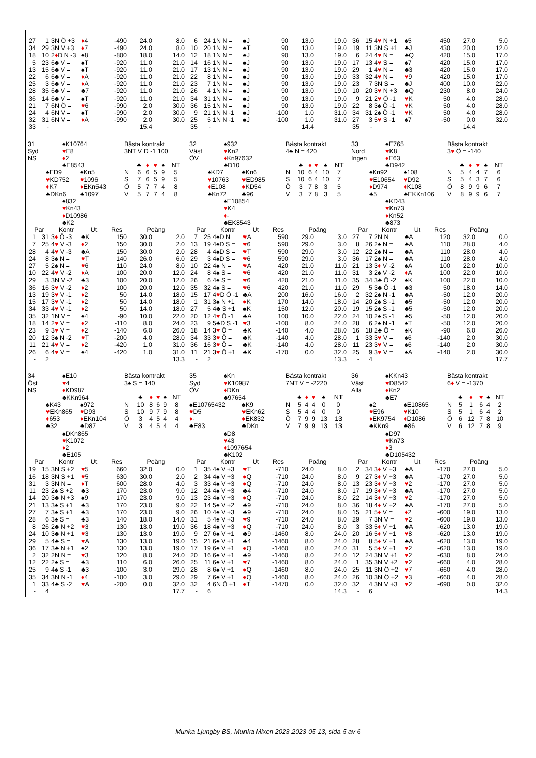| 27 | 1 | 3N Ö +3 | ♦ 4 | -490 | 24.0 | 8.0 |
| 34 | 29 | 3N V +3 | ♦ 7 | -490 | 24.0 | 8.0 |
| 18 | 10 | 2 ♦ D N -3 | ♠8 | -800 | 18.0 | 14.0 |
| 5 | 23 | 6♣ V = | ♠T | -920 | 11.0 | 21.0 |
| 13 | 15 | 6♣ V = | ♠T | -920 | 11.0 | 21.0 |
| 22 | 6 | 6♣ V = | ♦ A | -920 | 11.0 | 21.0 |
| 25 | 3 | 6♣ V = | ♦ A | -920 | 11.0 | 21.0 |
| 28 | 35 | 6♣ V = | ♣7 | -920 | 11.0 | 21.0 |
| 36 | 14 | 6♣ V = | ♠T | -920 | 11.0 | 21.0 |
| 21 | 7 | 6N Ö = | ♥ 6 | -990 | 2.0 | 30.0 |
| 24 | 4 | 6N V = | ♠T | -990 | 2.0 | 30.0 |
| 32 | 31 | 6N V = | ♦ A | -990 | 2.0 | 30.0 |
| 33 | - | | | | 15.4 | |
| 6 | 24 | 1N N = | ♠J | 90 | 13.0 | 19.0 |
| 10 | 20 | 1N N = | ♠T | 90 | 13.0 | 19.0 |
| 12 | 18 | 1N N = | ♠J | 90 | 13.0 | 19.0 |
| 14 | 16 | 1N N = | ♠J | 90 | 13.0 | 19.0 |
| 17 | 13 | 1N N = | ♠J | 90 | 13.0 | 19.0 |
| 22 | 8 | 1N N = | ♠J | 90 | 13.0 | 19.0 |
| 23 | 7 | 1N N = | ♠J | 90 | 13.0 | 19.0 |
| 26 | 4 | 1N N = | ♠J | 90 | 13.0 | 19.0 |
| 34 | 31 | 1N N = | ♠J | 90 | 13.0 | 19.0 |
| 36 | 15 | 1N N = | ♠J | 90 | 13.0 | 19.0 |
| 9 | 21 | 1N N -1 | ♠J | -100 | 1.0 | 31.0 |
| 25 | 5 | 1N N -1 | ♠J | -100 | 1.0 | 31.0 |
| 35 | - | | | | 14.4 | |
| 36 | 15 | 4 ♥ N +1 | ♠5 | 450 | 27.0 | 5.0 |
| 19 | 11 | 3N S +1 | ♣J | 430 | 20.0 | 12.0 |
| 6 | 24 | 4 ♥ N = | ♣Q | 420 | 15.0 | 17.0 |
| 17 | 13 | 4 ♥ S = | ♠7 | 420 | 15.0 | 17.0 |
| 29 | 1 | 4 ♥ N = | ♣3 | 420 | 15.0 | 17.0 |
| 33 | 32 | 4 ♥ N = | ♥ 9 | 420 | 15.0 | 17.0 |
| 23 | 7 | 3N S = | ♣J | 400 | 10.0 | 22.0 |
| 10 | 20 | 3 ♥ N +3 | ♣Q | 230 | 8.0 | 24.0 |
| 9 | 21 | 2 ♥ Ö -1 | ♥ K | 50 | 4.0 | 28.0 |
| 22 | 8 | 3♠ Ö -1 | ♥ K | 50 | 4.0 | 28.0 |
| 34 | 31 | 2♠ Ö -1 | ♥ K | 50 | 4.0 | 28.0 |
| 27 | 3 | 5 ♥ S -1 | ♠7 | -50 | 0.0 | 32.0 |
| 35 | - | | | | 14.4 | |
31
Syd
NS
♠K10764
♥E8
♦2
♣E8543
♠ED9
♥KD752
♦K7
♣DKn6
♠Kn5
♥1096
♦EKn543
♣1097
♠832
♥Kn43
♦D10986
♣K2
Bästa kontrakt
3NT V D -1 100
| | ♣ | ♦ | ♥ | ♠ | NT |
| --- | --- | --- | --- | --- | --- |
| N | 6 | 6 | 5 | 9 | 5 |
| S | 7 | 6 | 5 | 9 | 5 |
| Ö | 5 | 7 | 7 | 4 | 8 |
| V | 5 | 7 | 7 | 4 | 8 |
| Par | | Kontr | Ut | Res | Poäng | |
| --- | --- | --- | --- | --- | --- | --- |
| 1 | 31 | 3 ♦ Ö -3 | ♣K | 150 | 30.0 | 2.0 |
| 7 | 25 | 4 ♥ V -3 | ♦ 2 | 150 | 30.0 | 2.0 |
| 28 | 4 | 4 ♥ V -3 | ♣A | 150 | 30.0 | 2.0 |
| 24 | 8 | 3♠ N = | ♥ T | 140 | 26.0 | 6.0 |
| 27 | 5 | 2♠ N = | ♥ 6 | 110 | 24.0 | 8.0 |
| 10 | 22 | 4 ♥ V -2 | ♦ A | 100 | 20.0 | 12.0 |
| 29 | 3 | 3N V -2 | ♣3 | 100 | 20.0 | 12.0 |
| 36 | 16 | 3 ♥ V -2 | ♦ 2 | 100 | 20.0 | 12.0 |
| 13 | 19 | 3 ♥ V -1 | ♦ 2 | 50 | 14.0 | 18.0 |
| 15 | 17 | 3 ♥ V -1 | ♦ 2 | 50 | 14.0 | 18.0 |
| 34 | 33 | 4 ♥ V -1 | ♦ 2 | 50 | 14.0 | 18.0 |
| 35 | 32 | 1N V = | ♠4 | -90 | 10.0 | 22.0 |
| 18 | 14 | 2 ♥ V = | ♦ 2 | -110 | 8.0 | 24.0 |
| 23 | 9 | 3 ♥ V = | ♦ 2 | -140 | 6.0 | 26.0 |
| 20 | 12 | 3♠ N -2 | ♥ T | -200 | 4.0 | 28.0 |
| 11 | 21 | 4 ♥ V = | ♦ 2 | -420 | 1.0 | 31.0 |
| 26 | 6 | 4 ♥ V = | ♠4 | -420 | 1.0 | 31.0 |
| - | 2 | | | | | 13.3 |
32
Väst
ÖV
♠932
♥Kn2
♦Kn97632
♣D10
♠KD7
♥10763
♦E108
♣Kn72
♠Kn6
♥ED985
♦KD54
♣96
♠E10854
♥K4
♦-
♣EK8543
Bästa kontrakt
4♠ N = 420
| | ♣ | ♦ | ♥ | ♠ | NT |
| --- | --- | --- | --- | --- | --- |
| N | 10 | 6 | 4 | 10 | 7 |
| S | 10 | 6 | 4 | 10 | 7 |
| Ö | 3 | 7 | 8 | 3 | 5 |
| V | 3 | 7 | 8 | 3 | 5 |
| Par | | Kontr | Ut | Res | Poäng | |
| --- | --- | --- | --- | --- | --- | --- |
| 7 | 25 | 4♠D N = | ♥ A | 590 | 29.0 | 3.0 |
| 13 | 19 | 4♠D S = | ♥ 6 | 590 | 29.0 | 3.0 |
| 28 | 4 | 4♠D S = | ♥ T | 590 | 29.0 | 3.0 |
| 29 | 3 | 4♠D S = | ♥ 6 | 590 | 29.0 | 3.0 |
| 10 | 22 | 4♠ N = | ♥ A | 420 | 21.0 | 11.0 |
| 24 | 8 | 4♠ S = | ♥ 6 | 420 | 21.0 | 11.0 |
| 26 | 6 | 4♠ S = | ♥ 6 | 420 | 21.0 | 11.0 |
| 35 | 32 | 4♠ S = | ♥ 6 | 420 | 21.0 | 11.0 |
| 15 | 17 | 4 ♥ D Ö -1 | ♣A | 200 | 16.0 | 16.0 |
| 1 | 31 | 3♠ N +1 | ♦ K | 170 | 14.0 | 18.0 |
| 27 | 5 | 4♣ S +1 | ♠K | 150 | 12.0 | 20.0 |
| 20 | 12 | 4 ♥ Ö -1 | ♣A | 100 | 10.0 | 22.0 |
| 23 | 9 | 5♣D S -1 | ♥ 3 | -100 | 8.0 | 24.0 |
| 18 | 14 | 3 ♥ Ö = | ♣K | -140 | 4.0 | 28.0 |
| 34 | 33 | 3 ♥ Ö = | ♣K | -140 | 4.0 | 28.0 |
| 36 | 16 | 3 ♥ Ö = | ♣K | -140 | 4.0 | 28.0 |
| 11 | 21 | 3 ♥ Ö +1 | ♣K | -170 | 0.0 | 32.0 |
| - | 2 | | | | | 13.3 |
33
Nord
Ingen
♠E765
♥K8
♦E63
♣D942
♠Kn92
♥E10654
♦D974
♣5
♠108
♥D92
♦K108
♣EKKn106
♠KD43
♥Kn73
♦Kn52
♣873
Bästa kontrakt
3♥ Ö = -140
| | ♣ | ♦ | ♥ | ♠ | NT |
| --- | --- | --- | --- | --- | --- |
| N | 5 | 4 | 4 | 7 | 6 |
| S | 5 | 4 | 3 | 7 | 6 |
| Ö | 8 | 9 | 9 | 6 | 7 |
| V | 8 | 9 | 9 | 6 | 7 |
| Par | | Kontr | Ut | Res | Poäng | |
| --- | --- | --- | --- | --- | --- | --- |
| 27 | 7 | 2N N = | ♣A | 120 | 32.0 | 0.0 |
| 8 | 26 | 2♠ N = | ♣A | 110 | 28.0 | 4.0 |
| 12 | 22 | 2♠ N = | ♣A | 110 | 28.0 | 4.0 |
| 36 | 17 | 2♠ N = | ♣A | 110 | 28.0 | 4.0 |
| 21 | 13 | 3 ♦ V -2 | ♠A | 100 | 22.0 | 10.0 |
| 31 | 3 | 2♠ V -2 | ♦ A | 100 | 22.0 | 10.0 |
| 35 | 34 | 3♣ Ö -2 | ♠K | 100 | 22.0 | 10.0 |
| 29 | 5 | 3♣ Ö -1 | ♣3 | 50 | 18.0 | 14.0 |
| 2 | 32 | 2♠ N -1 | ♣A | -50 | 12.0 | 20.0 |
| 14 | 20 | 2♠ S -1 | ♣5 | -50 | 12.0 | 20.0 |
| 19 | 15 | 2♠ S -1 | ♣5 | -50 | 12.0 | 20.0 |
| 24 | 10 | 2♠ S -1 | ♣5 | -50 | 12.0 | 20.0 |
| 28 | 6 | 2♠ N -1 | ♠T | -50 | 12.0 | 20.0 |
| 16 | 18 | 2♣ Ö = | ♠K | -90 | 6.0 | 26.0 |
| 1 | 33 | 3 ♥ V = | ♠6 | -140 | 2.0 | 30.0 |
| 11 | 23 | 3 ♥ V = | ♠6 | -140 | 2.0 | 30.0 |
| 25 | 9 | 3 ♥ V = | ♠A | -140 | 2.0 | 30.0 |
| - | 4 | | | | | 17.7 |
34
Öst
NS
♠E10
♥4
♦KD987
♣KKn964
♠K43
♥EKn865
♦653
♣32
♠972
♥D93
♦EKn104
♣D87
♠DKn865
♥K1072
♦2
♣E105
Bästa kontrakt
3♠ S = 140
| | ♣ | ♦ | ♥ | ♠ | NT |
| --- | --- | --- | --- | --- | --- |
| N | 10 | 8 | 6 | 9 | 8 |
| S | 10 | 9 | 7 | 9 | 8 |
| Ö | 3 | 4 | 5 | 4 | 4 |
| V | 3 | 4 | 5 | 4 | 4 |
| Par | | Kontr | Ut | Res | Poäng | |
| --- | --- | --- | --- | --- | --- | --- |
| 19 | 15 | 3N S +2 | ♥ 5 | 660 | 32.0 | 0.0 |
| 16 | 18 | 3N S +1 | ♥ 5 | 630 | 30.0 | 2.0 |
| 31 | 3 | 3N N = | ♦ T | 600 | 28.0 | 4.0 |
| 11 | 23 | 2♠ S +2 | ♣3 | 170 | 23.0 | 9.0 |
| 14 | 20 | 3♣ N +3 | ♠9 | 170 | 23.0 | 9.0 |
| 21 | 13 | 3♠ S +1 | ♣3 | 170 | 23.0 | 9.0 |
| 27 | 7 | 3♠ S +1 | ♣3 | 170 | 23.0 | 9.0 |
| 28 | 6 | 3♠ S = | ♣3 | 140 | 18.0 | 14.0 |
| 8 | 26 | 2♣ N +2 | ♥ 3 | 130 | 13.0 | 19.0 |
| 24 | 10 | 3♣ N +1 | ♥ 3 | 130 | 13.0 | 19.0 |
| 29 | 5 | 4♣ S = | ♥ A | 130 | 13.0 | 19.0 |
| 36 | 17 | 3♣ N +1 | ♠2 | 130 | 13.0 | 19.0 |
| 2 | 32 | 2N N = | ♥ 3 | 120 | 8.0 | 24.0 |
| 12 | 22 | 2♠ S = | ♣3 | 110 | 6.0 | 26.0 |
| 25 | 9 | 4♠ S -1 | ♣3 | -100 | 3.0 | 29.0 |
| 35 | 34 | 3N N -1 | ♦ 4 | -100 | 3.0 | 29.0 |
| 1 | 33 | 4♣ S -2 | ♥ A | -200 | 0.0 | 32.0 |
| - | 4 | | | | | 17.7 |
35
Syd
ÖV
♠Kn
♥K10987
♦DKn
♣97654
♠E10765432
♥D5
♦-
♣E83
♠K9
♥EKn62
♦EK832
♣DKn
♠D8
♥43
♦1097654
♣K102
Bästa kontrakt
7NT V = -2220
| | ♣ | ♦ | ♥ | ♠ | NT |
| --- | --- | --- | --- | --- | --- |
| N | 5 | 4 | 4 | 0 | 0 |
| S | 5 | 4 | 4 | 0 | 0 |
| Ö | 7 | 9 | 9 | 13 | 13 |
| V | 7 | 9 | 9 | 13 | 13 |
| Par | | Kontr | Ut | Res | Poäng | |
| --- | --- | --- | --- | --- | --- | --- |
| 1 | 35 | 4♠ V +3 | ♥ T | -710 | 24.0 | 8.0 |
| 2 | 34 | 4♠ V +3 | ♦ Q | -710 | 24.0 | 8.0 |
| 3 | 33 | 4♠ V +3 | ♦ Q | -710 | 24.0 | 8.0 |
| 12 | 24 | 4♠ V +3 | ♣4 | -710 | 24.0 | 8.0 |
| 13 | 23 | 4♠ V +3 | ♦ Q | -710 | 24.0 | 8.0 |
| 22 | 14 | 5♠ V +2 | ♣9 | -710 | 24.0 | 8.0 |
| 26 | 10 | 4♠ V +3 | ♣9 | -710 | 24.0 | 8.0 |
| 31 | 5 | 4♠ V +3 | ♥ 9 | -710 | 24.0 | 8.0 |
| 36 | 18 | 4♠ V +3 | ♦ Q | -710 | 24.0 | 8.0 |
| 9 | 27 | 6♠ V +1 | ♣9 | -1460 | 8.0 | 24.0 |
| 15 | 21 | 6♠ V +1 | ♣4 | -1460 | 8.0 | 24.0 |
| 17 | 19 | 6♠ V +1 | ♦ Q | -1460 | 8.0 | 24.0 |
| 20 | 16 | 6♠ V +1 | ♣9 | -1460 | 8.0 | 24.0 |
| 25 | 11 | 6♠ V +1 | ♥ 7 | -1460 | 8.0 | 24.0 |
| 28 | 8 | 6♠ V +1 | ♦ Q | -1460 | 8.0 | 24.0 |
| 29 | 7 | 6♠ V +1 | ♦ Q | -1460 | 8.0 | 24.0 |
| 32 | 4 | 6N Ö +1 | ♦ T | -1470 | 0.0 | 32.0 |
| - | 6 | | | | | 14.3 |
36
Väst
Alla
♠KKn43
♥D8542
♦Kn2
♣E7
♠2
♥E96
♦EK9754
♣KKn9
♠E10865
♥K10
♦D1086
♣86
♠D97
♥Kn73
♦3
♣D105432
Bästa kontrakt
6♦ V = -1370
| | ♣ | ♦ | ♥ | ♠ | NT |
| --- | --- | --- | --- | --- | --- |
| N | 5 | 1 | 6 | 4 | 2 |
| S | 5 | 1 | 6 | 4 | 2 |
| Ö | 6 | 12 | 7 | 8 | 10 |
| V | 6 | 12 | 7 | 8 | 9 |
| Par | | Kontr | Ut | Res | Poäng | |
| --- | --- | --- | --- | --- | --- | --- |
| 2 | 34 | 3 ♦ V +3 | ♣A | -170 | 27.0 | 5.0 |
| 9 | 27 | 3 ♦ V +3 | ♣A | -170 | 27.0 | 5.0 |
| 13 | 23 | 3 ♦ V +3 | ♥ 2 | -170 | 27.0 | 5.0 |
| 17 | 19 | 3 ♦ V +3 | ♣A | -170 | 27.0 | 5.0 |
| 22 | 14 | 3 ♦ V +3 | ♥ 2 | -170 | 27.0 | 5.0 |
| 36 | 18 | 4 ♦ V +2 | ♣A | -170 | 27.0 | 5.0 |
| 15 | 21 | 5 ♦ V = | ♦ 2 | -600 | 19.0 | 13.0 |
| 29 | 7 | 3N V = | ♥ 2 | -600 | 19.0 | 13.0 |
| 3 | 33 | 5 ♦ V +1 | ♣A | -620 | 13.0 | 19.0 |
| 20 | 16 | 5 ♦ V +1 | ♥ 8 | -620 | 13.0 | 19.0 |
| 28 | 8 | 5 ♦ V +1 | ♣A | -620 | 13.0 | 19.0 |
| 31 | 5 | 5 ♦ V +1 | ♥ 2 | -620 | 13.0 | 19.0 |
| 12 | 24 | 3N V +1 | ♥ 2 | -630 | 8.0 | 24.0 |
| 1 | 35 | 3N V +2 | ♥ 2 | -660 | 4.0 | 28.0 |
| 25 | 11 | 3N Ö +2 | ♥ 7 | -660 | 4.0 | 28.0 |
| 26 | 10 | 3N Ö +2 | ♥ 3 | -660 | 4.0 | 28.0 |
| 32 | 4 | 3N V +3 | ♥ 2 | -690 | 0.0 | 32.0 |
| - | 6 | | | | | 14.3 |
Munka Ljungby BS, Munka Mixen 2023 2023-05-13, sida 5 av 6